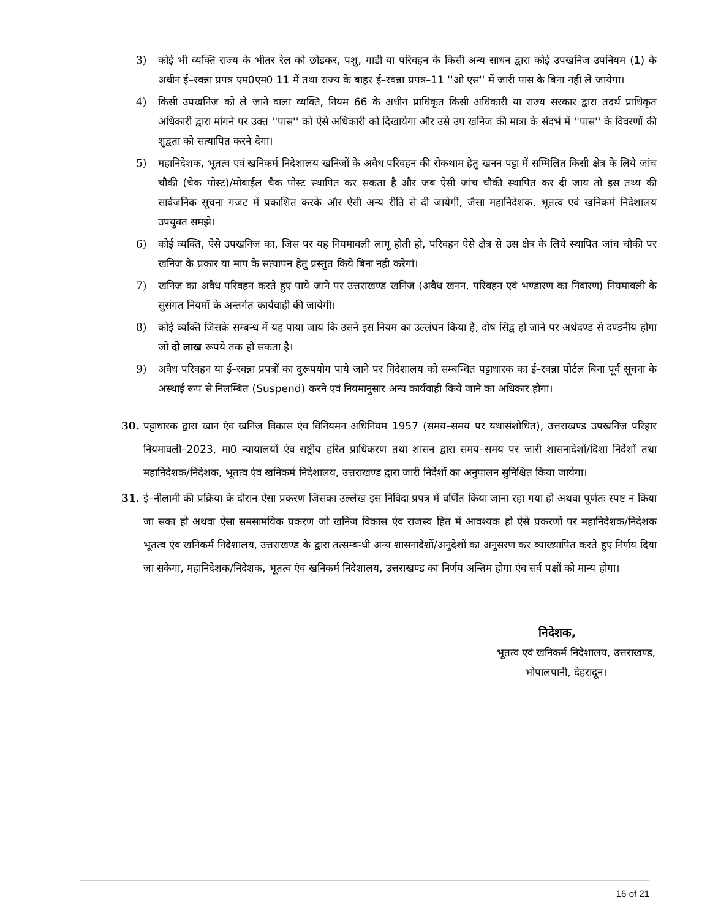3) कोई भी व्यक्ति राज्य के भीतर रेल को छोडकर, पशु, गाडी या परिवहन के किसी अन्य साधन द्वारा कोई उपखनिज उपनियम (1) के अधीन ई–रवन्ना प्रपत्र एम0एम0 11 में तथा राज्य के बाहर ई–रवन्ना प्रपत्र–11 ''ओ एस'' में जारी पास के बिना नही ले जायेगा।
4) किसी उपखनिज को ले जाने वाला व्यक्ति, नियम 66 के अधीन प्राधिकृत किसी अधिकारी या राज्य सरकार द्वारा तदर्थ प्राधिकृत अधिकारी द्वारा मांगने पर उक्त ''पास'' को ऐसे अधिकारी को दिखायेगा और उसे उप खनिज की मात्रा के संदर्भ में ''पास'' के विवरणों की शुद्वता को सत्यापित करने देगा।
5) महानिदेशक, भूतत्व एवं खनिकर्म निदेशालय खनिजों के अवैध परिवहन की रोकथाम हेतु खनन पट्टा में सम्मिलित किसी क्षेत्र के लिये जांच चौकी (चेक पोस्ट)/मोबाईल चैक पोस्ट स्थापित कर सकता है और जब ऐसी जांच चौकी स्थापित कर दी जाय तो इस तथ्य की सार्वजनिक सूचना गजट में प्रकाशित करके और ऐसी अन्य रीति से दी जायेगी, जैसा महानिदेशक, भूतत्व एवं खनिकर्म निदेशालय उपयुक्त समझे।
6) कोई व्यक्ति, ऐसे उपखनिज का, जिस पर यह नियमावली लागू होती हो, परिवहन ऐसे क्षेत्र से उस क्षेत्र के लिये स्थापित जांच चौकी पर खनिज के प्रकार या माप के सत्यापन हेतु प्रस्तुत किये बिना नही करेगां।
7) खनिज का अवैध परिवहन करते हुए पाये जाने पर उत्तराखण्ड खनिज (अवैध खनन, परिवहन एवं भण्डारण का निवारण) नियमावली के सुसंगत नियमों के अन्तर्गत कार्यवाही की जायेगी।
8) कोई व्यक्ति जिसके सम्बन्ध में यह पाया जाय कि उसने इस नियम का उल्लंघन किया है, दोष सिद्व हो जाने पर अर्थदण्ड से दण्डनीय होगा जो दो लाख रूपये तक हो सकता है।
9) अवैध परिवहन या ई–रवन्ना प्रपत्रों का दुरूपयोग पाये जाने पर निदेशालय को सम्बन्धित पट्टाधारक का ई–रवन्ना पोर्टल बिना पूर्व सूचना के अस्थाई रूप से निलम्बित (Suspend) करने एवं नियमानुसार अन्य कार्यवाही किये जाने का अधिकार होगा।
30. पट्टाधारक द्वारा खान एंव खनिज विकास एंव विनियमन अधिनियम 1957 (समय–समय पर यथासंशोधित), उत्तराखण्ड उपखनिज परिहार नियमावली–2023, मा0 न्यायालयों एंव राष्ट्रीय हरित प्राधिकरण तथा शासन द्वारा समय–समय पर जारी शासनादेशों/दिशा निर्देशों तथा महानिदेशक/निदेशक, भूतत्व एंव खनिकर्म निदेशालय, उत्तराखण्ड द्वारा जारी निर्देशों का अनुपालन सुनिश्चित किया जायेगा।
31. ई–नीलामी की प्रक्रिया के दौरान ऐसा प्रकरण जिसका उल्लेख इस निविदा प्रपत्र में वर्णित किया जाना रहा गया हो अथवा पूर्णतः स्पष्ट न किया जा सका हो अथवा ऐसा समसामयिक प्रकरण जो खनिज विकास एंव राजस्व हित में आवश्यक हो ऐसे प्रकरणों पर महानिदेशक/निदेशक भूतत्व एंव खनिकर्म निदेशालय, उत्तराखण्ड के द्वारा तत्सम्बन्धी अन्य शासनादेशों/अनुदेशों का अनुसरण कर व्याख्यापित करते हुए निर्णय दिया जा सकेगा, महानिदेशक/निदेशक, भूतत्व एंव खनिकर्म निदेशालय, उत्तराखण्ड का निर्णय अन्तिम होगा एंव सर्व पक्षों को मान्य होगा।
निदेशक,
भूतत्व एवं खनिकर्म निदेशालय, उत्तराखण्ड,
भोपालपानी, देहरादून।
16 of 21